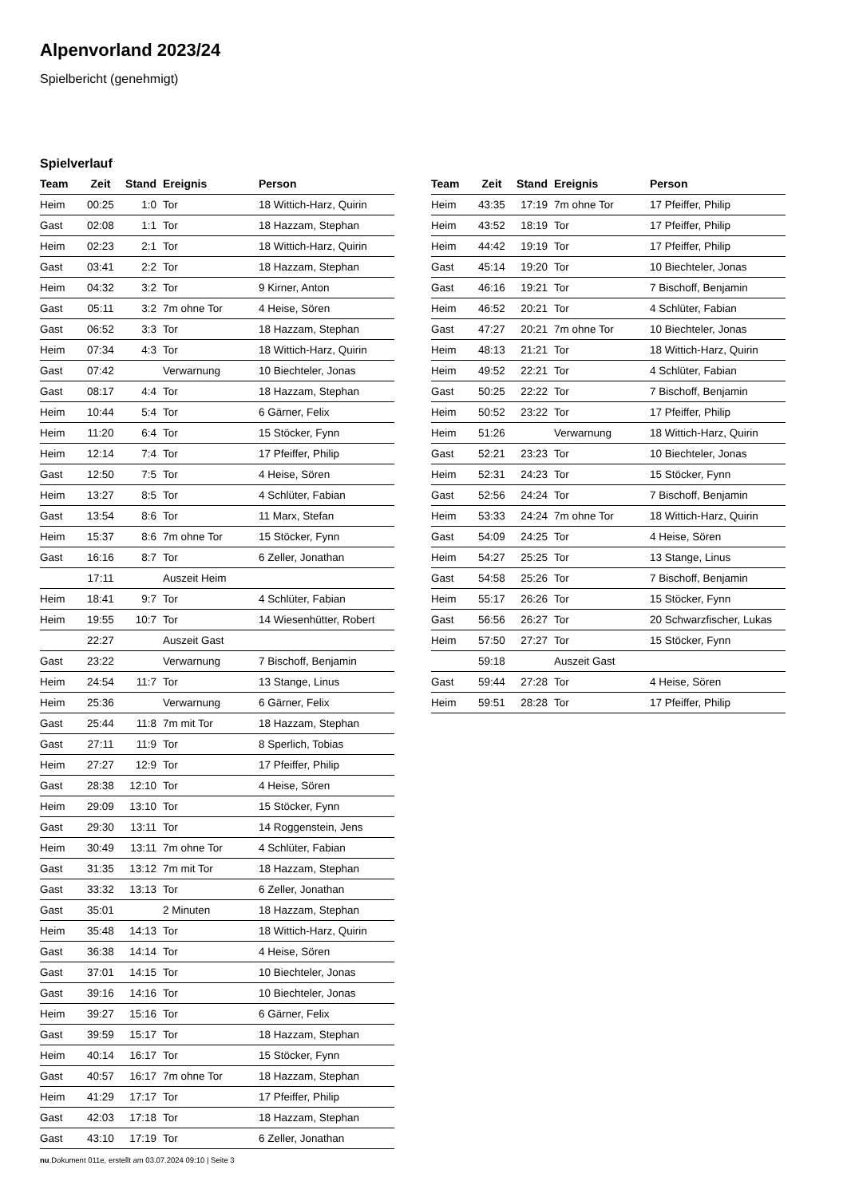Alpenvorland 2023/24
Spielbericht (genehmigt)
Spielverlauf
| Team | Zeit | Stand | Ereignis | Person |
| --- | --- | --- | --- | --- |
| Heim | 00:25 | 1:0 | Tor | 18 Wittich-Harz, Quirin |
| Gast | 02:08 | 1:1 | Tor | 18 Hazzam, Stephan |
| Heim | 02:23 | 2:1 | Tor | 18 Wittich-Harz, Quirin |
| Gast | 03:41 | 2:2 | Tor | 18 Hazzam, Stephan |
| Heim | 04:32 | 3:2 | Tor | 9 Kirner, Anton |
| Gast | 05:11 | 3:2 | 7m ohne Tor | 4 Heise, Sören |
| Gast | 06:52 | 3:3 | Tor | 18 Hazzam, Stephan |
| Heim | 07:34 | 4:3 | Tor | 18 Wittich-Harz, Quirin |
| Gast | 07:42 | | Verwarnung | 10 Biechteler, Jonas |
| Gast | 08:17 | 4:4 | Tor | 18 Hazzam, Stephan |
| Heim | 10:44 | 5:4 | Tor | 6 Gärner, Felix |
| Heim | 11:20 | 6:4 | Tor | 15 Stöcker, Fynn |
| Heim | 12:14 | 7:4 | Tor | 17 Pfeiffer, Philip |
| Gast | 12:50 | 7:5 | Tor | 4 Heise, Sören |
| Heim | 13:27 | 8:5 | Tor | 4 Schlüter, Fabian |
| Gast | 13:54 | 8:6 | Tor | 11 Marx, Stefan |
| Heim | 15:37 | 8:6 | 7m ohne Tor | 15 Stöcker, Fynn |
| Gast | 16:16 | 8:7 | Tor | 6 Zeller, Jonathan |
| | 17:11 | | Auszeit Heim | |
| Heim | 18:41 | 9:7 | Tor | 4 Schlüter, Fabian |
| Heim | 19:55 | 10:7 | Tor | 14 Wiesenhütter, Robert |
| | 22:27 | | Auszeit Gast | |
| Gast | 23:22 | | Verwarnung | 7 Bischoff, Benjamin |
| Heim | 24:54 | 11:7 | Tor | 13 Stange, Linus |
| Heim | 25:36 | | Verwarnung | 6 Gärner, Felix |
| Gast | 25:44 | 11:8 | 7m mit Tor | 18 Hazzam, Stephan |
| Gast | 27:11 | 11:9 | Tor | 8 Sperlich, Tobias |
| Heim | 27:27 | 12:9 | Tor | 17 Pfeiffer, Philip |
| Gast | 28:38 | 12:10 | Tor | 4 Heise, Sören |
| Heim | 29:09 | 13:10 | Tor | 15 Stöcker, Fynn |
| Gast | 29:30 | 13:11 | Tor | 14 Roggenstein, Jens |
| Heim | 30:49 | 13:11 | 7m ohne Tor | 4 Schlüter, Fabian |
| Gast | 31:35 | 13:12 | 7m mit Tor | 18 Hazzam, Stephan |
| Gast | 33:32 | 13:13 | Tor | 6 Zeller, Jonathan |
| Gast | 35:01 | | 2 Minuten | 18 Hazzam, Stephan |
| Heim | 35:48 | 14:13 | Tor | 18 Wittich-Harz, Quirin |
| Gast | 36:38 | 14:14 | Tor | 4 Heise, Sören |
| Gast | 37:01 | 14:15 | Tor | 10 Biechteler, Jonas |
| Gast | 39:16 | 14:16 | Tor | 10 Biechteler, Jonas |
| Heim | 39:27 | 15:16 | Tor | 6 Gärner, Felix |
| Gast | 39:59 | 15:17 | Tor | 18 Hazzam, Stephan |
| Heim | 40:14 | 16:17 | Tor | 15 Stöcker, Fynn |
| Gast | 40:57 | 16:17 | 7m ohne Tor | 18 Hazzam, Stephan |
| Heim | 41:29 | 17:17 | Tor | 17 Pfeiffer, Philip |
| Gast | 42:03 | 17:18 | Tor | 18 Hazzam, Stephan |
| Gast | 43:10 | 17:19 | Tor | 6 Zeller, Jonathan |
| Team | Zeit | Stand | Ereignis | Person |
| --- | --- | --- | --- | --- |
| Heim | 43:35 | 17:19 | 7m ohne Tor | 17 Pfeiffer, Philip |
| Heim | 43:52 | 18:19 | Tor | 17 Pfeiffer, Philip |
| Heim | 44:42 | 19:19 | Tor | 17 Pfeiffer, Philip |
| Gast | 45:14 | 19:20 | Tor | 10 Biechteler, Jonas |
| Gast | 46:16 | 19:21 | Tor | 7 Bischoff, Benjamin |
| Heim | 46:52 | 20:21 | Tor | 4 Schlüter, Fabian |
| Gast | 47:27 | 20:21 | 7m ohne Tor | 10 Biechteler, Jonas |
| Heim | 48:13 | 21:21 | Tor | 18 Wittich-Harz, Quirin |
| Heim | 49:52 | 22:21 | Tor | 4 Schlüter, Fabian |
| Gast | 50:25 | 22:22 | Tor | 7 Bischoff, Benjamin |
| Heim | 50:52 | 23:22 | Tor | 17 Pfeiffer, Philip |
| Heim | 51:26 | | Verwarnung | 18 Wittich-Harz, Quirin |
| Gast | 52:21 | 23:23 | Tor | 10 Biechteler, Jonas |
| Heim | 52:31 | 24:23 | Tor | 15 Stöcker, Fynn |
| Gast | 52:56 | 24:24 | Tor | 7 Bischoff, Benjamin |
| Heim | 53:33 | 24:24 | 7m ohne Tor | 18 Wittich-Harz, Quirin |
| Gast | 54:09 | 24:25 | Tor | 4 Heise, Sören |
| Heim | 54:27 | 25:25 | Tor | 13 Stange, Linus |
| Gast | 54:58 | 25:26 | Tor | 7 Bischoff, Benjamin |
| Heim | 55:17 | 26:26 | Tor | 15 Stöcker, Fynn |
| Gast | 56:56 | 26:27 | Tor | 20 Schwarzfischer, Lukas |
| Heim | 57:50 | 27:27 | Tor | 15 Stöcker, Fynn |
| | 59:18 | | Auszeit Gast | |
| Gast | 59:44 | 27:28 | Tor | 4 Heise, Sören |
| Heim | 59:51 | 28:28 | Tor | 17 Pfeiffer, Philip |
nu.Dokument 011e, erstellt am 03.07.2024 09:10 | Seite 3